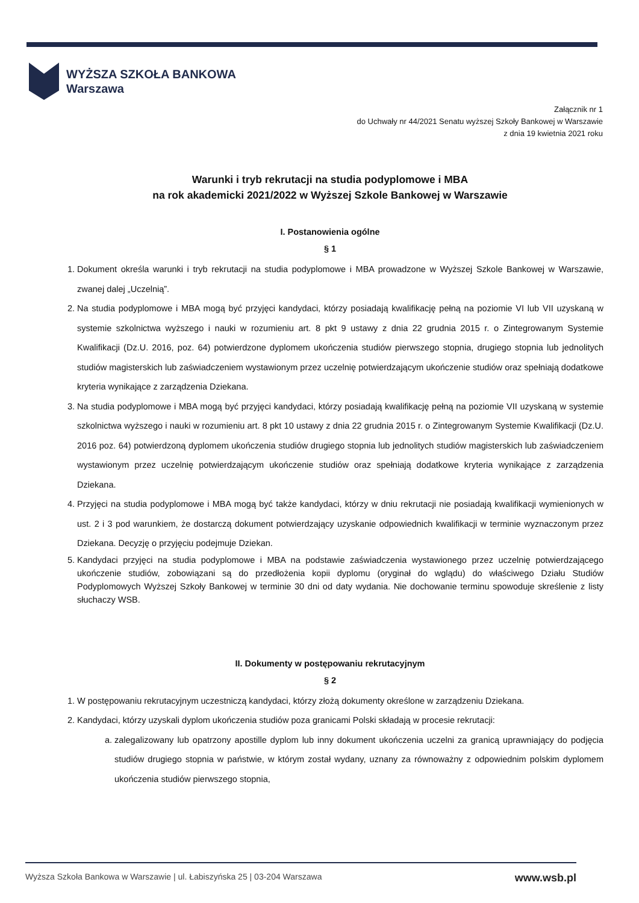WYŻSZA SZKOŁA BANKOWA
Warszawa
Załącznik nr 1
do Uchwały nr 44/2021 Senatu wyższej Szkoły Bankowej w Warszawie
z dnia 19 kwietnia 2021 roku
Warunki i tryb rekrutacji na studia podyplomowe i MBA
na rok akademicki 2021/2022 w Wyższej Szkole Bankowej w Warszawie
I. Postanowienia ogólne
§ 1
1. Dokument określa warunki i tryb rekrutacji na studia podyplomowe i MBA prowadzone w Wyższej Szkole Bankowej w Warszawie, zwanej dalej „Uczelnią”.
2. Na studia podyplomowe i MBA mogą być przyjęci kandydaci, którzy posiadają kwalifikację pełną na poziomie VI lub VII uzyskaną w systemie szkolnictwa wyższego i nauki w rozumieniu art. 8 pkt 9 ustawy z dnia 22 grudnia 2015 r. o Zintegrowanym Systemie Kwalifikacji (Dz.U. 2016, poz. 64) potwierdzone dyplomem ukończenia studiów pierwszego stopnia, drugiego stopnia lub jednolitych studiów magisterskich lub zaświadczeniem wystawionym przez uczelnię potwierdzającym ukończenie studiów oraz spełniają dodatkowe kryteria wynikające z zarządzenia Dziekana.
3. Na studia podyplomowe i MBA mogą być przyjęci kandydaci, którzy posiadają kwalifikację pełną na poziomie VII uzyskaną w systemie szkolnictwa wyższego i nauki w rozumieniu art. 8 pkt 10 ustawy z dnia 22 grudnia 2015 r. o Zintegrowanym Systemie Kwalifikacji (Dz.U. 2016 poz. 64) potwierdzoną dyplomem ukończenia studiów drugiego stopnia lub jednolitych studiów magisterskich lub zaświadczeniem wystawionym przez uczelnię potwierdzającym ukończenie studiów oraz spełniają dodatkowe kryteria wynikające z zarządzenia Dziekana.
4. Przyjęci na studia podyplomowe i MBA mogą być także kandydaci, którzy w dniu rekrutacji nie posiadają kwalifikacji wymienionych w ust. 2 i 3 pod warunkiem, że dostarczą dokument potwierdzający uzyskanie odpowiednich kwalifikacji w terminie wyznaczonym przez Dziekana. Decyzję o przyjęciu podejmuje Dziekan.
5. Kandydaci przyjęci na studia podyplomowe i MBA na podstawie zaświadczenia wystawionego przez uczelnię potwierdzającego ukończenie studiów, zobowiązani są do przedłożenia kopii dyplomu (oryginał do wglądu) do właściwego Działu Studiów Podyplomowych Wyższej Szkoły Bankowej w terminie 30 dni od daty wydania. Nie dochowanie terminu spowoduje skreślenie z listy słuchaczy WSB.
II. Dokumenty w postępowaniu rekrutacyjnym
§ 2
1. W postępowaniu rekrutacyjnym uczestniczą kandydaci, którzy złożą dokumenty określone w zarządzeniu Dziekana.
2. Kandydaci, którzy uzyskali dyplom ukończenia studiów poza granicami Polski składają w procesie rekrutacji:
a. zalegalizowany lub opatrzony apostille dyplom lub inny dokument ukończenia uczelni za granicą uprawniający do podjęcia studiów drugiego stopnia w państwie, w którym został wydany, uznany za równoważny z odpowiednim polskim dyplomem ukończenia studiów pierwszego stopnia,
Wyższa Szkoła Bankowa w Warszawie | ul. Łabiszyńska 25 | 03-204 Warszawa www.wsb.pl